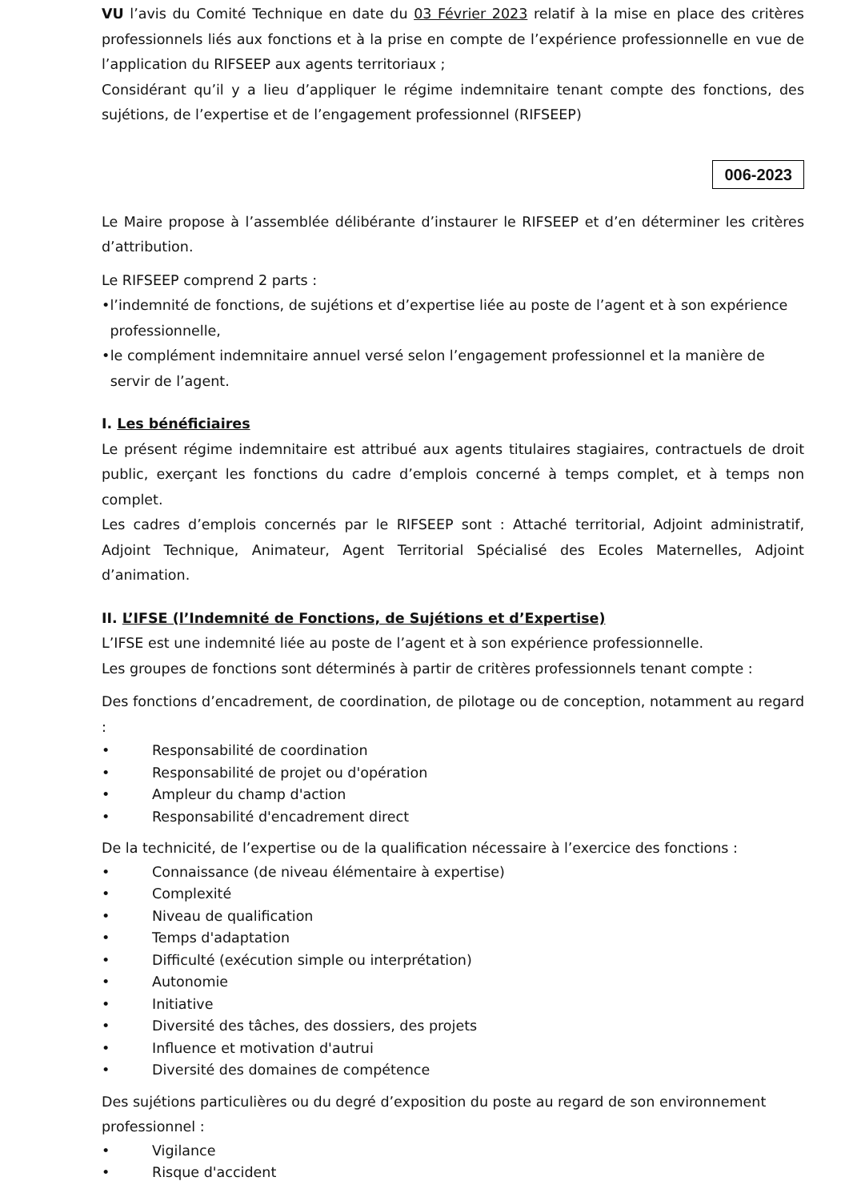VU l’avis du Comité Technique en date du 03 Février 2023 relatif à la mise en place des critères professionnels liés aux fonctions et à la prise en compte de l’expérience professionnelle en vue de l’application du RIFSEEP aux agents territoriaux ;
Considérant qu’il y a lieu d’appliquer le régime indemnitaire tenant compte des fonctions, des sujétions, de l’expertise et de l’engagement professionnel (RIFSEEP)
006-2023
Le Maire propose à l’assemblée délibérante d’instaurer le RIFSEEP et d’en déterminer les critères d’attribution.
Le RIFSEEP comprend 2 parts :
• l’indemnité de fonctions, de sujétions et d’expertise liée au poste de l’agent et à son expérience professionnelle,
• le complément indemnitaire annuel versé selon l’engagement professionnel et la manière de servir de l’agent.
I. Les bénéficiaires
Le présent régime indemnitaire est attribué aux agents titulaires stagiaires, contractuels de droit public, exerçant les fonctions du cadre d’emplois concerné à temps complet, et à temps non complet.
Les cadres d’emplois concernés par le RIFSEEP sont : Attaché territorial, Adjoint administratif, Adjoint Technique, Animateur, Agent Territorial Spécialisé des Ecoles Maternelles, Adjoint d’animation.
II. L’IFSE (l’Indemnité de Fonctions, de Sujétions et d’Expertise)
L’IFSE est une indemnité liée au poste de l’agent et à son expérience professionnelle.
Les groupes de fonctions sont déterminés à partir de critères professionnels tenant compte :
Des fonctions d’encadrement, de coordination, de pilotage ou de conception, notamment au regard :
• Responsabilité de coordination
• Responsabilité de projet ou d'opération
• Ampleur du champ d'action
• Responsabilité d'encadrement direct
De la technicité, de l’expertise ou de la qualification nécessaire à l’exercice des fonctions :
• Connaissance (de niveau élémentaire à expertise)
• Complexité
• Niveau de qualification
• Temps d'adaptation
• Difficulté (exécution simple ou interprétation)
• Autonomie
• Initiative
• Diversité des tâches, des dossiers, des projets
• Influence et motivation d'autrui
• Diversité des domaines de compétence
Des sujétions particulières ou du degré d’exposition du poste au regard de son environnement professionnel :
• Vigilance
• Risque d'accident